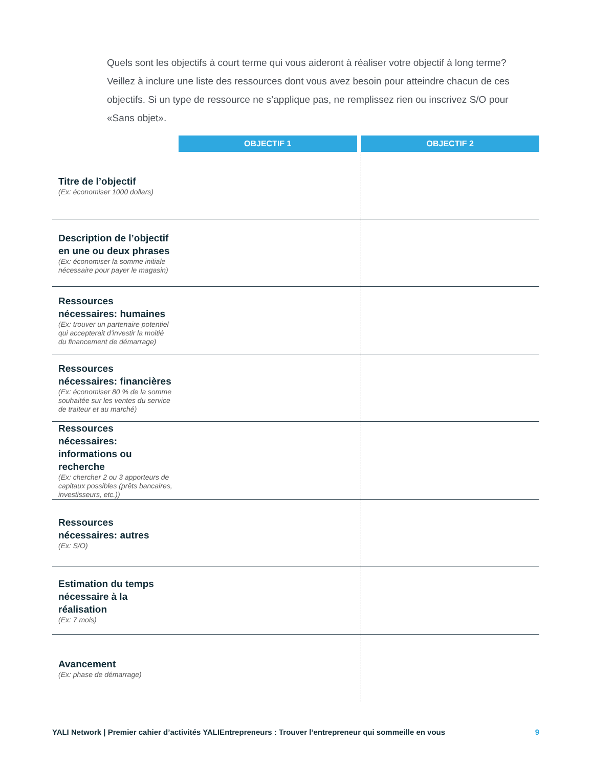Quels sont les objectifs à court terme qui vous aideront à réaliser votre objectif à long terme? Veillez à inclure une liste des ressources dont vous avez besoin pour atteindre chacun de ces objectifs. Si un type de ressource ne s’applique pas, ne remplissez rien ou inscrivez S/O pour «Sans objet».
| | OBJECTIF 1 | | OBJECTIF 2 |
| --- | --- | --- | --- |
| Titre de l’objectif (Ex: économiser 1000 dollars) | | | |
| Description de l’objectif en une ou deux phrases (Ex: économiser la somme initiale nécessaire pour payer le magasin) | | | |
| Ressources nécessaires: humaines (Ex: trouver un partenaire potentiel qui accepterait d’investir la moitié du financement de démarrage) | | | |
| Ressources nécessaires: financières (Ex: économiser 80 % de la somme souhaitée sur les ventes du service de traiteur et au marché) | | | |
| Ressources nécessaires: informations ou recherche (Ex: chercher 2 ou 3 apporteurs de capitaux possibles (prêts bancaires, investisseurs, etc.)) | | | |
| Ressources nécessaires: autres (Ex: S/O) | | | |
| Estimation du temps nécessaire à la réalisation (Ex: 7 mois) | | | |
| Avancement (Ex: phase de démarrage) | | | |
YALI Network | Premier cahier d’activités YALIEntrepreneurs : Trouver l’entrepreneur qui sommeille en vous 9